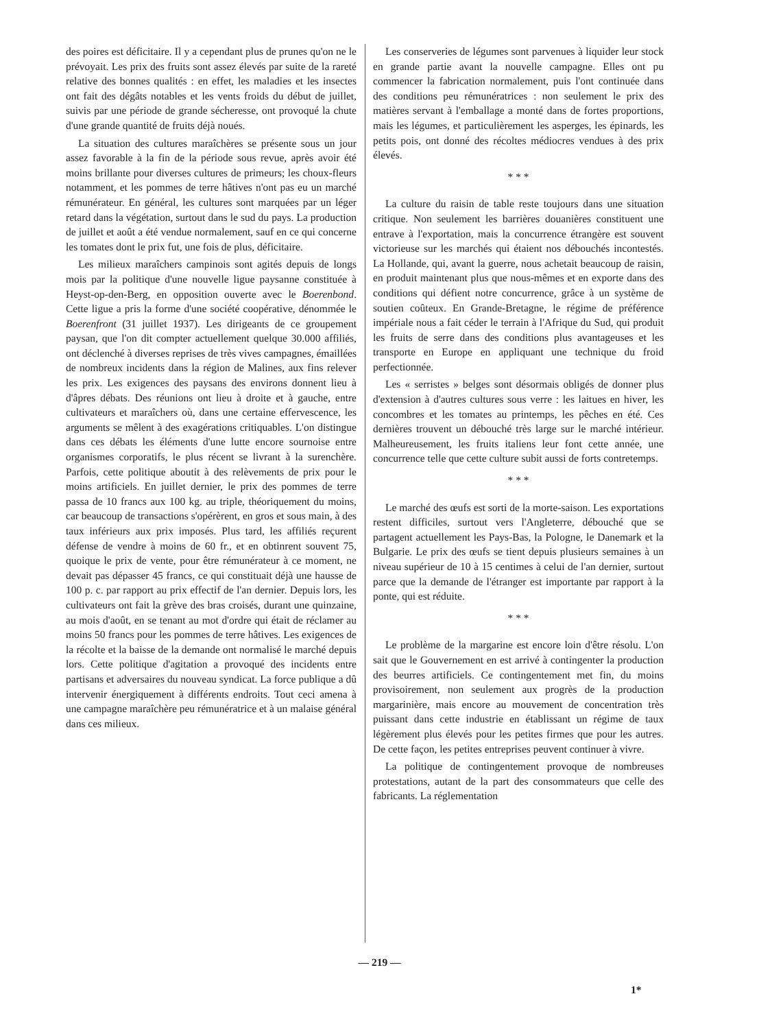des poires est déficitaire. Il y a cependant plus de prunes qu'on ne le prévoyait. Les prix des fruits sont assez élevés par suite de la rareté relative des bonnes qualités : en effet, les maladies et les insectes ont fait des dégâts notables et les vents froids du début de juillet, suivis par une période de grande sécheresse, ont provoqué la chute d'une grande quantité de fruits déjà noués.
La situation des cultures maraîchères se présente sous un jour assez favorable à la fin de la période sous revue, après avoir été moins brillante pour diverses cultures de primeurs; les choux-fleurs notamment, et les pommes de terre hâtives n'ont pas eu un marché rémunérateur. En général, les cultures sont marquées par un léger retard dans la végétation, surtout dans le sud du pays. La production de juillet et août a été vendue normalement, sauf en ce qui concerne les tomates dont le prix fut, une fois de plus, déficitaire.
Les milieux maraîchers campinois sont agités depuis de longs mois par la politique d'une nouvelle ligue paysanne constituée à Heyst-op-den-Berg, en opposition ouverte avec le Boerenbond. Cette ligue a pris la forme d'une société coopérative, dénommée le Boerenfront (31 juillet 1937). Les dirigeants de ce groupement paysan, que l'on dit compter actuellement quelque 30.000 affiliés, ont déclenché à diverses reprises de très vives campagnes, émaillées de nombreux incidents dans la région de Malines, aux fins relever les prix. Les exigences des paysans des environs donnent lieu à d'âpres débats. Des réunions ont lieu à droite et à gauche, entre cultivateurs et maraîchers où, dans une certaine effervescence, les arguments se mêlent à des exagérations critiquables. L'on distingue dans ces débats les éléments d'une lutte encore sournoise entre organismes corporatifs, le plus récent se livrant à la surenchère. Parfois, cette politique aboutit à des relèvements de prix pour le moins artificiels. En juillet dernier, le prix des pommes de terre passa de 10 francs aux 100 kg. au triple, théoriquement du moins, car beaucoup de transactions s'opérèrent, en gros et sous main, à des taux inférieurs aux prix imposés. Plus tard, les affiliés reçurent défense de vendre à moins de 60 fr., et en obtinrent souvent 75, quoique le prix de vente, pour être rémunérateur à ce moment, ne devait pas dépasser 45 francs, ce qui constituait déjà une hausse de 100 p. c. par rapport au prix effectif de l'an dernier. Depuis lors, les cultivateurs ont fait la grève des bras croisés, durant une quinzaine, au mois d'août, en se tenant au mot d'ordre qui était de réclamer au moins 50 francs pour les pommes de terre hâtives. Les exigences de la récolte et la baisse de la demande ont normalisé le marché depuis lors. Cette politique d'agitation a provoqué des incidents entre partisans et adversaires du nouveau syndicat. La force publique a dû intervenir énergiquement à différents endroits. Tout ceci amena à une campagne maraîchère peu rémunératrice et à un malaise général dans ces milieux.
Les conserveries de légumes sont parvenues à liquider leur stock en grande partie avant la nouvelle campagne. Elles ont pu commencer la fabrication normalement, puis l'ont continuée dans des conditions peu rémunératrices : non seulement le prix des matières servant à l'emballage a monté dans de fortes proportions, mais les légumes, et particulièrement les asperges, les épinards, les petits pois, ont donné des récoltes médiocres vendues à des prix élevés.
* * *
La culture du raisin de table reste toujours dans une situation critique. Non seulement les barrières douanières constituent une entrave à l'exportation, mais la concurrence étrangère est souvent victorieuse sur les marchés qui étaient nos débouchés incontestés. La Hollande, qui, avant la guerre, nous achetait beaucoup de raisin, en produit maintenant plus que nous-mêmes et en exporte dans des conditions qui défient notre concurrence, grâce à un système de soutien coûteux. En Grande-Bretagne, le régime de préférence impériale nous a fait céder le terrain à l'Afrique du Sud, qui produit les fruits de serre dans des conditions plus avantageuses et les transporte en Europe en appliquant une technique du froid perfectionnée.
Les « serristes » belges sont désormais obligés de donner plus d'extension à d'autres cultures sous verre : les laitues en hiver, les concombres et les tomates au printemps, les pêches en été. Ces dernières trouvent un débouché très large sur le marché intérieur. Malheureusement, les fruits italiens leur font cette année, une concurrence telle que cette culture subit aussi de forts contretemps.
* * *
Le marché des œufs est sorti de la morte-saison. Les exportations restent difficiles, surtout vers l'Angleterre, débouché que se partagent actuellement les Pays-Bas, la Pologne, le Danemark et la Bulgarie. Le prix des œufs se tient depuis plusieurs semaines à un niveau supérieur de 10 à 15 centimes à celui de l'an dernier, surtout parce que la demande de l'étranger est importante par rapport à la ponte, qui est réduite.
* * *
Le problème de la margarine est encore loin d'être résolu. L'on sait que le Gouvernement en est arrivé à contingenter la production des beurres artificiels. Ce contingentement met fin, du moins provisoirement, non seulement aux progrès de la production margarinière, mais encore au mouvement de concentration très puissant dans cette industrie en établissant un régime de taux légèrement plus élevés pour les petites firmes que pour les autres. De cette façon, les petites entreprises peuvent continuer à vivre.
La politique de contingentement provoque de nombreuses protestations, autant de la part des consommateurs que celle des fabricants. La réglementation
— 219 —
1*